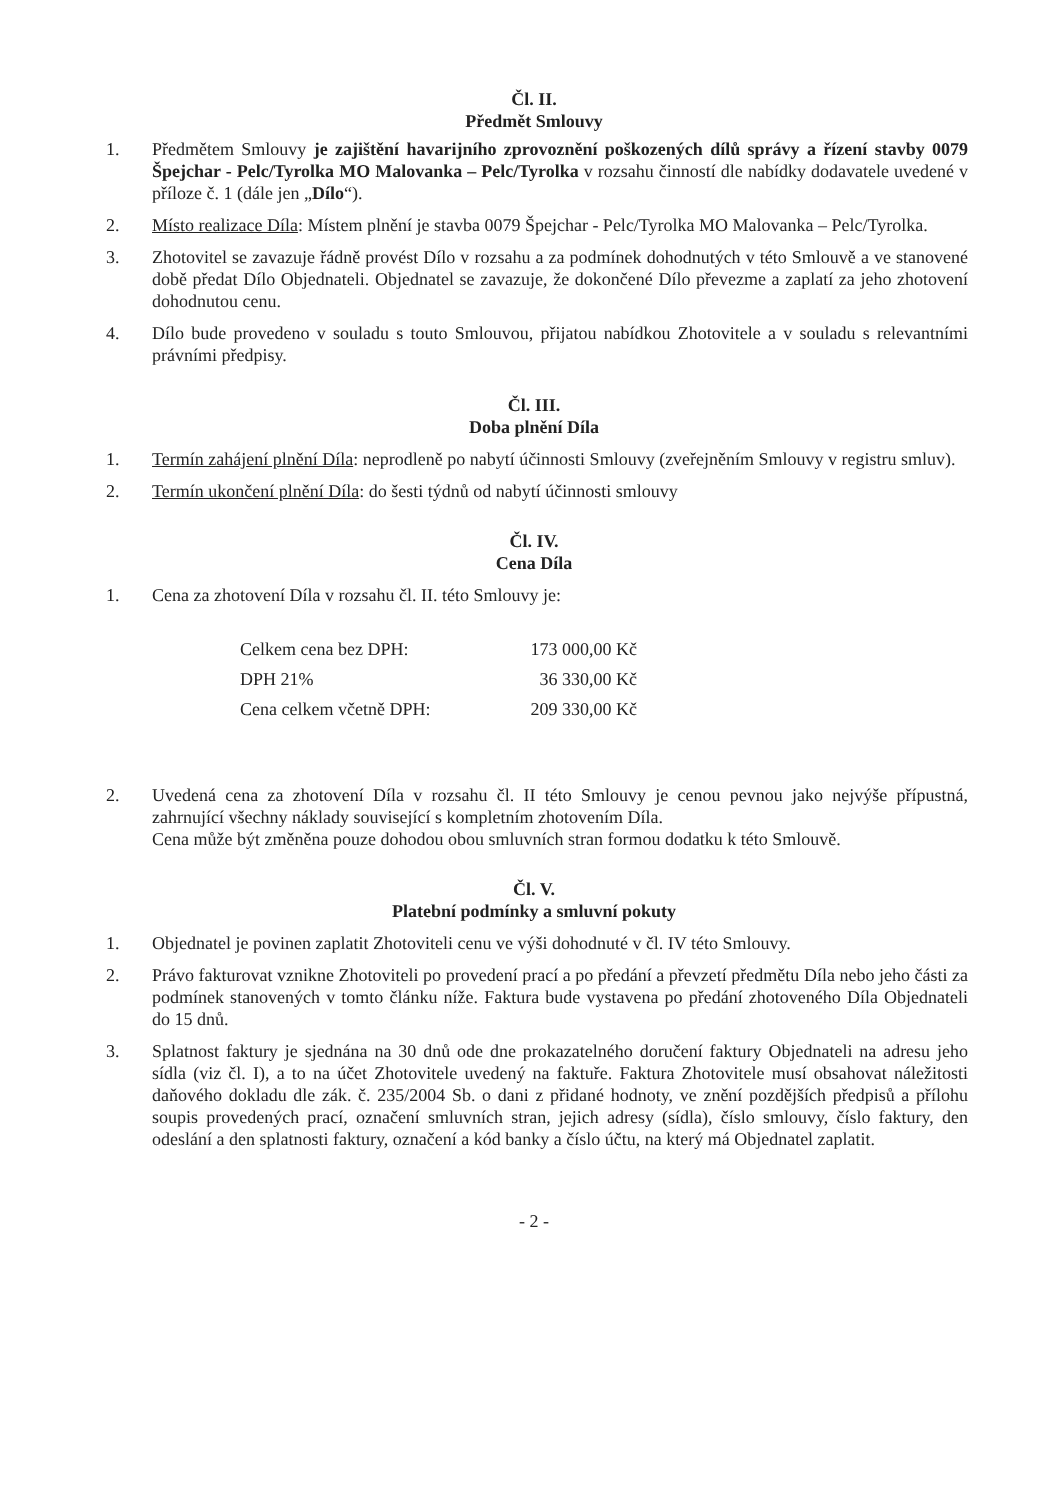Čl. II.
Předmět Smlouvy
1. Předmětem Smlouvy je zajištění havarijního zprovoznění poškozených dílů správy a řízení stavby 0079 Špejchar - Pelc/Tyrolka MO Malovanka – Pelc/Tyrolka v rozsahu činností dle nabídky dodavatele uvedené v příloze č. 1 (dále jen „Dílo“).
2. Místo realizace Díla: Místem plnění je stavba 0079 Špejchar - Pelc/Tyrolka MO Malovanka – Pelc/Tyrolka.
3. Zhotovitel se zavazuje řádně provést Dílo v rozsahu a za podmínek dohodnutých v této Smlouvě a ve stanovené době předat Dílo Objednateli. Objednatel se zavazuje, že dokončené Dílo převezme a zaplatí za jeho zhotovení dohodnutou cenu.
4. Dílo bude provedeno v souladu s touto Smlouvou, přijatou nabídkou Zhotovitele a v souladu s relevantními právními předpisy.
Čl. III.
Doba plnění Díla
1. Termín zahájení plnění Díla: neprodleně po nabytí účinnosti Smlouvy (zveřejněním Smlouvy v registru smluv).
2. Termín ukončení plnění Díla: do šesti týdnů od nabytí účinnosti smlouvy
Čl. IV.
Cena Díla
1. Cena za zhotovení Díla v rozsahu čl. II. této Smlouvy je:
| Celkem cena bez DPH: | 173 000,00 Kč |
| DPH 21% | 36 330,00 Kč |
| Cena celkem včetně DPH: | 209 330,00 Kč |
2. Uvedená cena za zhotovení Díla v rozsahu čl. II této Smlouvy je cenou pevnou jako nejvýše přípustná, zahrnující všechny náklady související s kompletním zhotovením Díla.
Cena může být změněna pouze dohodou obou smluvních stran formou dodatku k této Smlouvě.
Čl. V.
Platební podmínky a smluvní pokuty
1. Objednatel je povinen zaplatit Zhotoviteli cenu ve výši dohodnuté v čl. IV této Smlouvy.
2. Právo fakturovat vznikne Zhotoviteli po provedení prací a po předání a převzetí předmětu Díla nebo jeho části za podmínek stanovených v tomto článku níže. Faktura bude vystavena po předání zhotoveného Díla Objednateli do 15 dnů.
3. Splatnost faktury je sjednána na 30 dnů ode dne prokazatelného doručení faktury Objednateli na adresu jeho sídla (viz čl. I), a to na účet Zhotovitele uvedený na faktuře. Faktura Zhotovitele musí obsahovat náležitosti daňového dokladu dle zák. č. 235/2004 Sb. o dani z přidané hodnoty, ve znění pozdějších předpisů a přílohu soupis provedených prací, označení smluvních stran, jejich adresy (sídla), číslo smlouvy, číslo faktury, den odeslání a den splatnosti faktury, označení a kód banky a číslo účtu, na který má Objednatel zaplatit.
- 2 -